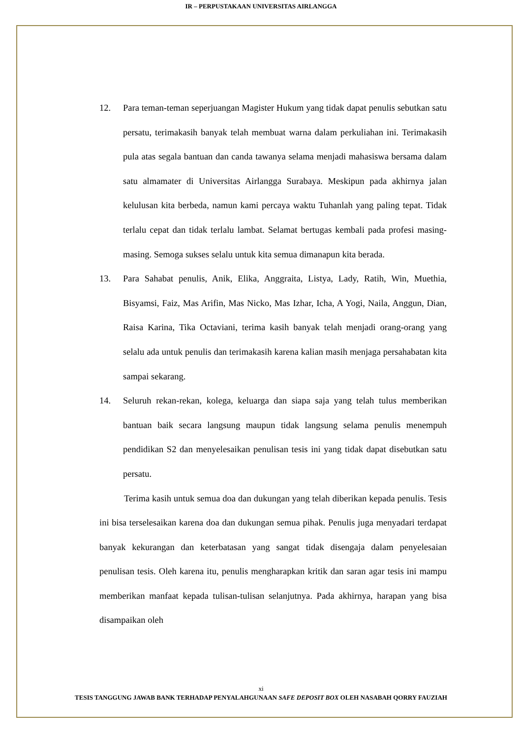IR – PERPUSTAKAAN UNIVERSITAS AIRLANGGA
12. Para teman-teman seperjuangan Magister Hukum yang tidak dapat penulis sebutkan satu persatu, terimakasih banyak telah membuat warna dalam perkuliahan ini. Terimakasih pula atas segala bantuan dan canda tawanya selama menjadi mahasiswa bersama dalam satu almamater di Universitas Airlangga Surabaya. Meskipun pada akhirnya jalan kelulusan kita berbeda, namun kami percaya waktu Tuhanlah yang paling tepat. Tidak terlalu cepat dan tidak terlalu lambat. Selamat bertugas kembali pada profesi masing-masing. Semoga sukses selalu untuk kita semua dimanapun kita berada.
13. Para Sahabat penulis, Anik, Elika, Anggraita, Listya, Lady, Ratih, Win, Muethia, Bisyamsi, Faiz, Mas Arifin, Mas Nicko, Mas Izhar, Icha, A Yogi, Naila, Anggun, Dian, Raisa Karina, Tika Octaviani, terima kasih banyak telah menjadi orang-orang yang selalu ada untuk penulis dan terimakasih karena kalian masih menjaga persahabatan kita sampai sekarang.
14. Seluruh rekan-rekan, kolega, keluarga dan siapa saja yang telah tulus memberikan bantuan baik secara langsung maupun tidak langsung selama penulis menempuh pendidikan S2 dan menyelesaikan penulisan tesis ini yang tidak dapat disebutkan satu persatu.
Terima kasih untuk semua doa dan dukungan yang telah diberikan kepada penulis. Tesis ini bisa terselesaikan karena doa dan dukungan semua pihak. Penulis juga menyadari terdapat banyak kekurangan dan keterbatasan yang sangat tidak disengaja dalam penyelesaian penulisan tesis. Oleh karena itu, penulis mengharapkan kritik dan saran agar tesis ini mampu memberikan manfaat kepada tulisan-tulisan selanjutnya. Pada akhirnya, harapan yang bisa disampaikan oleh
xi
TESIS TANGGUNG JAWAB BANK TERHADAP PENYALAHGUNAAN SAFE DEPOSIT BOX OLEH NASABAH QORRY FAUZIAH